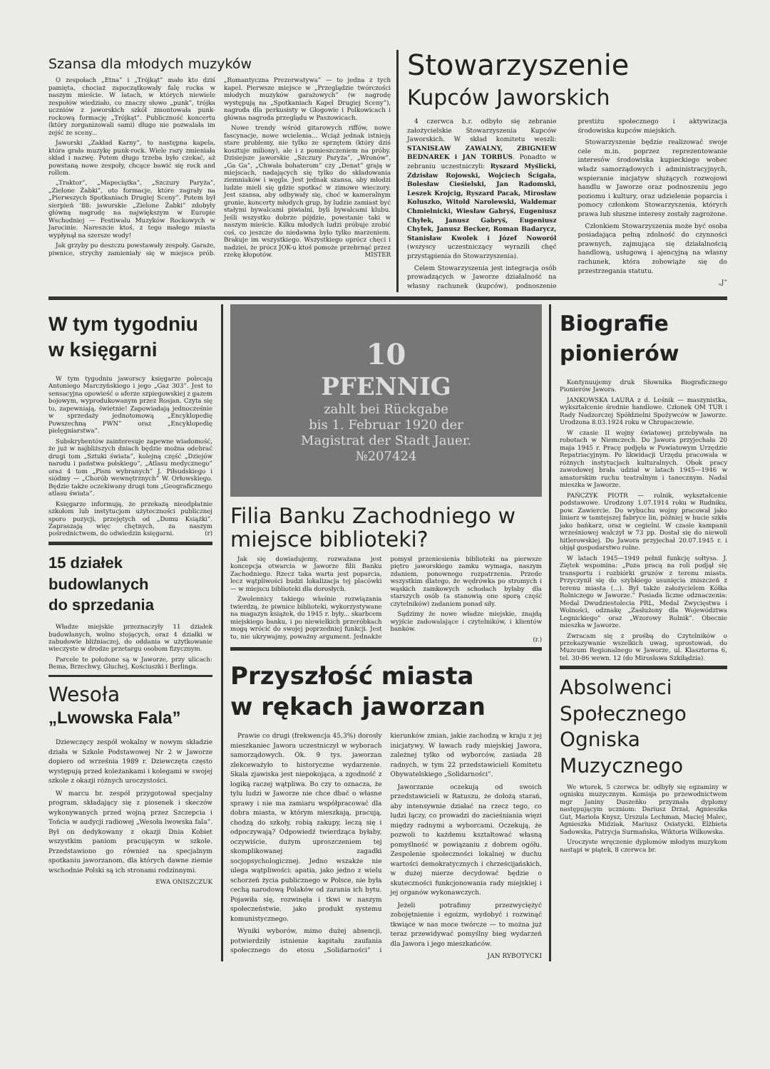Szansa dla młodych muzyków
O zespołach „Etna” i „Trójkąt” mało kto dziś pamięta, chociaż zapoczątkowały falę rocka w naszym mieście. W latach, w których niewiele zespołów wiedziało, co znaczy słowo „punk”, trójka uczniów z jaworskich szkół zmontowała punk-rockową formację „Trójkąt”. Publiczność koncertu (który zorganizowali sami) długo nie pozwalała im zejść ze sceny...
Jaworski „Zakład Karny”, to następna kapela, która grała muzykę punk-rock. Wiele razy zmieniała skład i nazwę. Potem długo trzeba było czekać, aż powstaną nowe zespoły, chcące bawić się rock and rollem.
„Traktor”, „Mapeciątka”, „Szczury Paryża”, „Zielone Żabki”, oto formacje, które zagrały na „Pierwszych Spotkaniach Drugiej Sceny”. Potem był sierpień '88: jaworskie „Zielone Żabki” zdobyły główną nagrodę na największym w Europie Wschodniej — Festiwalu Muzyków Rockowych w Jarocinie. Nareszcie ktoś, z tego małego miasta wypłynął na szersze wody!
Jak grzyby po deszczu powstawały zespoły. Garaże, piwnice, strychy zamieniały się w miejsca prób. „Romantyczna Prezerwatywa” — to jedna z tych kapel. Pierwsze miejsce w „Przeglądzie twórczości młodych muzyków garażowych” (w nagrodę występują na „Spotkaniach Kapel Drugiej Sceny”), nagroda dla perkusisty w Głogowie i Polkowicach i główna nagroda przeglądu w Paszowicach.
Nowe trendy wśród gitarowych riffów, nowe fascynacje, nowe wcielenia... Wciąż jednak istnieją stare problemy, nie tylko ze sprzętem (który dziś kosztuje miliony), ale i z pomieszczeniem na próby. Dzisiejsze jaworskie „Szczury Paryża”, „Wronów”, „Ga Ga”, „Chwała bohaterom” czy „Denat” grają w miejscach, nadających się tylko do składowania ziemniaków i węgla. Jest jednak szansa, aby młodzi ludzie mieli się gdzie spotkać w zimowe wieczory. Jest szansa, aby odbywały się, choć w kameralnym gronie, koncerty młodych grup, by ludzie zamiast być stałymi bywalcami piwialni, byli bywalcami klubu. Jeśli wszystko dobrze pójdzie, powstanie taki w naszym mieście. Kilku młodych ludzi próbuje zrobić coś, co jeszcze do niedawna było tylko marzeniem. Brakuje im wszystkiego. Wszystkiego oprócz chęci i nadziei, że prócz JOK-u ktoś pomoże przebrnąć przez rzekę kłopotów. MISTER
Stowarzyszenie
Kupców Jaworskich
4 czerwca b.r. odbyło się zebranie założycielskie Stowarzyszenia Kupców Jaworskich. W skład komitetu weszli: STANISŁAW ZAWALNY, ZBIGNIEW BEDNAREK i JAN TORBUS. Ponadto w zebraniu uczestniczyli: Ryszard Myślicki, Zdzisław Rojowski, Wojciech Ścigała, Bolesław Cieśielski, Jan Radomski, Leszek Krojcig, Ryszard Pacak, Mirosław Koluszko, Witold Narolewski, Waldemar Chmielnicki, Wiesław Gabryś, Eugeniusz Chyłek, Janusz Gabryś, Eugeniusz Chyłek, Janusz Becker, Roman Badarycz, Stanisław Kwolek i Józef Noworól (wszyscy uczestniczący wyrazili chęć przystąpienia do Stowarzyszenia).
Celem Stowarzyszenia jest integracja osób prowadzących w Jaworze działalność na własny rachunek (kupców), podnoszenie prestiżu społecznego i aktywizacja środowiska kupców miejskich.
Stowarzyszenie będzie realizować swoje cele m.in. poprzez reprezentowanie interesów środowiska kupieckiego wobec władz samorządowych i administracyjnych, wspieranie inicjatyw służących rozwojowi handlu w Jaworze oraz podnoszeniu jego poziomu i kultury, oraz udzielenie poparcia i pomocy członkom Stowarzyszenia, których prawa lub słuszne interesy zostały zagrożone.
Członkiem Stowarzyszenia może być osoba posiadająca pełną zdolność do czynności prawnych, zajmująca się działalnością handlową, usługową i ajencyjną na własny rachunek, która zobowiąże się do przestrzegania statutu.
„J”
W tym tygodniu
w księgarni
W tym tygodniu jaworscy księgarze polecają Antoniego Marczyńskiego i jego „Gaz 303”. Jest to sensacyjna opowieść o aferze szpiegowskiej z gazem bojowym, wyprodukowanym przez Rosjan. Czyta się to, zapewniają, świetnie! Zapowiadają jednocześnie w sprzedaży jednotomową „Encyklopedię Powszechną PWN” oraz „Encyklopedię pielęgniarstwa”.
Subskrybentów zainteresuje zapewne wiadomość, że już w najbliższych dniach będzie można odebrać drugi tom „Sztuki świata”, kolejną część „Dziejów narodu i państwa polskiego”, „Atlasu medycznego” oraz 4 tom „Pism wybranych” J. Piłsudskiego i siódmy — „Chorób wewnętrznych” W. Orłowskiego. Będzie także oczekiwany drugi tom „Geograficznego atlasu świata”.
Księgarze informują, że przekażą nieodpłatnie szkołom lub instytucjom użyteczności publicznej sporo pozycji, przejętych od „Domu Książki”. Zapraszają więc chętnych, za naszym pośrednictwem, do odwiedzin księgarni. (r)
15 działek
budowlanych
do sprzedania
Władze miejskie przeznaczyły 11 działek budowlanych, wolno stojących, oraz 4 działki w zabudowie bliźniaczej, do oddania w użytkowanie wieczyste w drodze przetargu osobom fizycznym.
Parcele te położone są w Jaworze, przy ulicach: Bema, Brzechwy, Głuchej, Kościuszki i Berlinga.
Wesoła
„Lwowska Fala”
Dziewczęcy zespół wokalny w nowym składzie działa w Szkole Podstawowej Nr 2 w Jaworze dopiero od września 1989 r. Dziewczęta często występują przed koleżankami i kolegami w swojej szkole z okazji różnych uroczystości.
W marcu br. zespół przygotował specjalny program, składający się z piosenek i skeczów wykonywanych przed wojną przez Szczepcia i Tońcia w audycji radiowej „Wesoła lwowska fala”. Był on dedykowany z okazji Dnia Kobiet wszystkim paniom pracującym w szkole. Przedstawiono go również na specjalnym spotkaniu jaworzanom, dla których dawne ziemie wschodnie Polski są ich stronami rodzinnymi.
EWA ONISZCZUK
10
PFENNIG
zahlt bei Rückgabe
bis 1. Februar 1920 der
Magistrat der Stadt Jauer.
№207424
Filia Banku Zachodniego w miejsce biblioteki?
Jak się dowiadujemy, rozważana jest koncepcja otwarcia w Jaworze filii Banku Zachodniego. Rzecz taka warta jest poparcia, lecz wątpliwości budzi lokalizacja tej placówki — w miejscu biblioteki dla dorosłych.
Zwolennicy takiego właśnie rozwiązania twierdzą, że piwnice biblioteki, wykorzystywane na magazyn książek, do 1945 r. były... skarbcem miejskiego banku, i po niewielkich przeróbkach mogą wrócić do swojej poprzedniej funkcji. Jest to, nie ukrywajmy, poważny argument. Jednakże pomysł przeniesienia biblioteki na pierwsze piętro jaworskiego zamku wymaga, naszym zdaniem, ponownego rozpatrzenia. Przede wszystkim dlatego, że wędrówka po stromych i wąskich zamkowych schodach byłaby dla starszych osób (a stanowią one sporą część czytelników) zadaniem ponad siły.
Sądzimy że nowe władze miejskie, znajdą wyjście zadowalające i czytelników, i klientów banków.
(r.)
Przyszłość miasta
w rękach jaworzan
Prawie co drugi (frekwencja 45,3%) dorosły mieszkaniec Jawora uczestniczył w wyborach samorządowych. Ok. 9 tys. jaworzan zlekceważyło to historyczne wydarzenie. Skala zjawiska jest niepokojąca, a zgodność z logiką raczej wątpliwa. Bo czy to oznacza, że tylu ludzi w Jaworze nie chce dbać o własne sprawy i nie ma zamiaru współpracować dla dobra miasta, w którym mieszkają, pracują, chodzą do szkoły, robią zakupy, leczą się i odpoczywają? Odpowiedź twierdząca byłaby, oczywiście, dużym uproszczeniem tej skomplikowanej zagadki socjopsychologicznej. Jedno wszakże nie ulega wątpliwości: apatia, jako jedno z wielu schorzeń życia publicznego w Polsce, nie była cechą narodową Polaków od zarania ich bytu. Pojawiła się, rozwinęła i tkwi w naszym społeczeństwie, jako produkt systemu komunistycznego.
Wyniki wyborów, mimo dużej absencji, potwierdziły istnienie kapitału zaufania społecznego do etosu „Solidarności” i kierunków zmian, jakie zachodzą w kraju z jej inicjatywy. W ławach rady miejskiej Jawora, zależnej tylko od wyborców, zasiada 28 radnych, w tym 22 przedstawicieli Komitetu Obywatelskiego „Solidarności”.
Jaworzanie oczekują od swoich przedstawicieli w Ratuszu, że dołożą starań, aby intensywnie działać na rzecz tego, co ludzi łączy, co prowadzi do zacieśniania więzi między radnymi a wyborcami. Oczekują, że pozwoli to każdemu kształtować własną pomyślność w powiązaniu z dobrem ogółu. Zespolenie społeczności lokalnej w duchu wartości demokratycznych i chrześcijańskich, w dużej mierze decydować będzie o skuteczności funkcjonowania rady miejskiej i jej organów wykonawczych.
Jeżeli potrafimy przezwyciężyć zobojętnienie i egoizm, wydobyć i rozwinąć tkwiące w nas moce twórcze — to można już teraz przewidywać pomyślny bieg wydarzeń dla Jawora i jego mieszkańców.
JAN RYBOTYCKI
Biografie
pionierów
Kontynuujemy druk Słownika Biograficznego Pionierów Jawora.
JANKOWSKA LAURA z d. Leśnik — maszynistka, wykształcenie średnie handlowe. Członek OM TUR i Rady Nadzorczej Spółdzielni Spożywców w Jaworze. Urodzona 8.03.1924 roku w Chropaczewie.
W czasie II wojny światowej przebywała na robotach w Niemczech. Do Jawora przyjechała 20 maja 1945 r. Pracę podjęła w Powiatowym Urzędzie Repatriacyjnym. Po likwidacji Urzędu pracowała w różnych instytucjach kulturalnych. Obok pracy zawodowej brała udział w latach 1945—1946 w amatorskim ruchu teatralnym i tanecznym. Nadal mieszka w Jaworze.
PAŃCZYK PIOTR — rolnik, wykształcenie podstawowe. Urodzony 1.07.1914 roku w Rudniku, pow. Zawiercie. Do wybuchu wojny pracował jako liniarz w tamtejszej fabryce lin, później w hucie szkła jako bańkarz, oraz w cegielni. W czasie kampanii wrześniowej walczył w 73 pp. Dostał się do niewoli hitlerowskiej. Do Jawora przyjechał 20.07.1945 r. i objął gospodarstwo rolne.
W latach 1945—1949 pełnił funkcję sołtysa. J. Ziętek wspomina: „Poza pracą na roli podjął się transportu i rozbiórki gruzów z terenu miasta. Przyczynił się do szybkiego usunięcia zniszczeń z terenu miasta (...). Był także założycielem Kółka Rolniczego w Jaworze.” Posiada liczne odznaczenia: Medal Dwudziestolecia PRL, Medal Zwycięstwa i Wolności, odznakę „Zasłużony dla Województwa Legnickiego” oraz „Wzorowy Rolnik”. Obecnie mieszka w Jaworze.
Zwracam się z prośbą do Czytelników o przekazywanie wszelkich uwag, sprostowań, do Muzeum Regionalnego w Jaworze, ul. Klasztorna 6, tel. 30-86 wewn. 12 (do Mirosława Szkiłądzia).
Absolwenci Społecznego Ogniska Muzycznego
We wtorek, 5 czerwca br. odbyły się egzaminy w ognisku muzycznym. Komisja po przewodnictwem mgr Janiny Duszeńko przyznała dyplomy następującym uczniom: Dariusz Drzał, Agnieszka Gut, Mariola Knysz, Urszula Lechman, Maciej Malec, Agnieszka Midziak, Mariusz Osiatycki, Elżbieta Sadowska, Patrycja Surmańska, Wiktoria Wilkowska.
Uroczyste wręczenie dyplomów młodym muzykom nastąpi w piątek, 8 czerwca br.